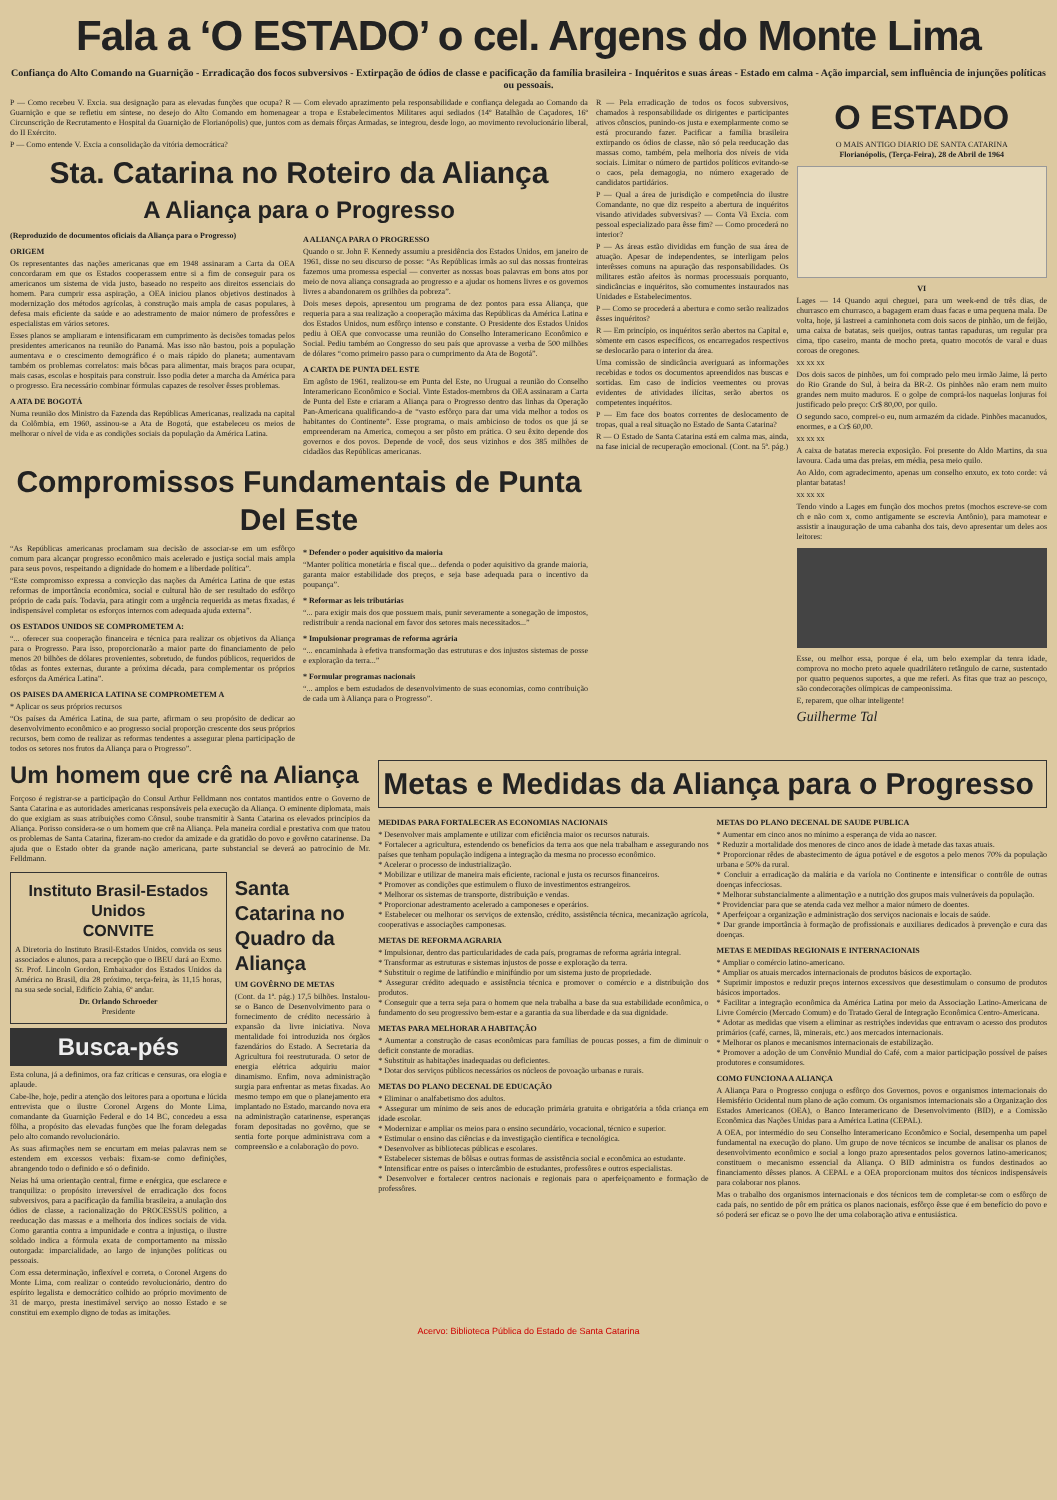Fala a ‘O ESTADO’ o cel. Argens do Monte Lima
Confiança do Alto Comando na Guarnição - Erradicação dos focos subversivos - Extirpação de ódios de classe e pacificação da família brasileira - Inquéritos e suas áreas - Estado em calma - Ação imparcial, sem influência de injunções políticas ou pessoais.
P — Como recebeu V. Excia. sua designação para as elevadas funções que ocupa? R — Com elevado aprazimento pela responsabilidade e confiança delegada ao Comando da Guarnição e que se refletiu em síntese, no desejo do Alto Comando em homenagear a tropa e Estabelecimentos Militares aqui sediados (14º Batalhão de Caçadores, 16º Circunscrição de Recrutamento e Hospital da Guarnição de Florianópolis) que, juntos com as demais fôrças Armadas, se integrou, desde logo, ao movimento revolucionário liberal, do II Exército.
P — Como entende V. Excia a consolidação da vitória democrática?
Sta. Catarina no Roteiro da Aliança
A Aliança para o Progresso
(Reproduzido de documentos oficiais da Aliança para o Progresso)
ORIGEM
Os representantes das nações americanas que em 1948 assinaram a Carta da OEA concordaram em que os Estados cooperassem entre si a fim de conseguir para os americanos um sistema de vida justo, baseado no respeito aos direitos essenciais do homem. Para cumprir essa aspiração, a OEA iniciou planos objetivos destinados à modernização dos métodos agrícolas, à construção mais ampla de casas populares, à defesa mais eficiente da saúde e ao adestramento de maior número de professôres e especialistas em vários setores.
Esses planos se ampliaram e intensificaram em cumprimento às decisões tomadas pelos presidentes americanos na reunião do Panamá. Mas isso não bastou, pois a população aumentava e o crescimento demográfico é o mais rápido do planeta; aumentavam também os problemas correlatos: mais bôcas para alimentar, mais braços para ocupar, mais casas, escolas e hospitais para construir. Isso podia deter a marcha da América para o progresso. Era necessário combinar fórmulas capazes de resolver êsses problemas.
A ATA DE BOGOTÁ
Numa reunião dos Ministro da Fazenda das Repúblicas Americanas, realizada na capital da Colômbia, em 1960, assinou-se a Ata de Bogotá, que estabeleceu os meios de melhorar o nível de vida e as condições sociais da população da América Latina.
A ALIANÇA PARA O PROGRESSO
Quando o sr. John F. Kennedy assumiu a presidência dos Estados Unidos, em janeiro de 1961, disse no seu discurso de posse: “As Repúblicas irmãs ao sul das nossas fronteiras fazemos uma promessa especial — converter as nossas boas palavras em bons atos por meio de nova aliança consagrada ao progresso e a ajudar os homens livres e os governos livres a abandonarem os grilhões da pobreza”.
Dois meses depois, apresentou um programa de dez pontos para essa Aliança, que requeria para a sua realização a cooperação máxima das Repúblicas da América Latina e dos Estados Unidos, num esfôrço intenso e constante. O Presidente dos Estados Unidos pediu à OEA que convocasse uma reunião do Conselho Interamericano Econômico e Social. Pediu também ao Congresso do seu país que aprovasse a verba de 500 milhões de dólares “como primeiro passo para o cumprimento da Ata de Bogotá”.
A CARTA DE PUNTA DEL ESTE
Em agôsto de 1961, realizou-se em Punta del Este, no Uruguai a reunião do Conselho Interamericano Econômico e Social. Vinte Estados-membros da OEA assinaram a Carta de Punta del Este e criaram a Aliança para o Progresso dentro das linhas da Operação Pan-Americana qualificando-a de “vasto esfôrço para dar uma vida melhor a todos os habitantes do Continente”. Esse programa, o mais ambicioso de todos os que já se empreenderam na America, começou a ser pôsto em prática. O seu êxito depende dos governos e dos povos. Depende de você, dos seus vizinhos e dos 385 milhões de cidadãos das Repúblicas americanas.
Compromissos Fundamentais de Punta Del Este
“As Repúblicas americanas proclamam sua decisão de associar-se em um esfôrço comum para alcançar progresso econômico mais acelerado e justiça social mais ampla para seus povos, respeitando a dignidade do homem e a liberdade política”.
“Este compromisso expressa a convicção das nações da América Latina de que estas reformas de importância econômica, social e cultural hão de ser resultado do esfôrço próprio de cada país. Todavia, para atingir com a urgência requerida as metas fixadas, é indispensável completar os esforços internos com adequada ajuda externa”.
OS ESTADOS UNIDOS SE COMPROMETEM A:
“... oferecer sua cooperação financeira e técnica para realizar os objetivos da Aliança para o Progresso. Para isso, proporcionarão a maior parte do financiamento de pelo menos 20 bilhões de dólares provenientes, sobretudo, de fundos públicos, requeridos de tôdas as fontes externas, durante a próxima década, para complementar os próprios esforços da América Latina”.
OS PAISES DA AMERICA LATINA SE COMPROMETEM A
* Aplicar os seus próprios recursos
“Os países da América Latina, de sua parte, afirmam o seu propósito de dedicar ao desenvolvimento econômico e ao progresso social proporção crescente dos seus próprios recursos, bem como de realizar as reformas tendentes a assegurar plena participação de todos os setores nos frutos da Aliança para o Progresso”.
* Defender o poder aquisitivo da maioria
“Manter política monetária e fiscal que... defenda o poder aquisitivo da grande maioria, garanta maior estabilidade dos preços, e seja base adequada para o incentivo da poupança”.
* Reformar as leis tributárias
“... para exigir mais dos que possuem mais, punir severamente a sonegação de impostos, redistribuir a renda nacional em favor dos setores mais necessitados...”
* Impulsionar programas de reforma agrária
“... encaminhada à efetiva transformação das estruturas e dos injustos sistemas de posse e exploração da terra...”
* Formular programas nacionais
“... amplos e bem estudados de desenvolvimento de suas economias, como contribuição de cada um à Aliança para o Progresso”.
R — Pela erradicação de todos os focos subversivos, chamados à responsabilidade os dirigentes e participantes ativos cônscios, punindo-os justa e exemplarmente como se está procurando fazer. Pacificar a família brasileira extirpando os ódios de classe, não só pela reeducação das massas como, também, pela melhoria dos níveis de vida sociais. Limitar o número de partidos políticos evitando-se o caos, pela demagogia, no número exagerado de candidatos partidários.
P — Qual a área de jurisdição e competência do ilustre Comandante, no que diz respeito a abertura de inquéritos visando atividades subversivas? — Conta Vã Excia. com pessoal especializado para êsse fim? — Como procederá no interior?
P — As áreas estão divididas em função de sua área de atuação. Apesar de independentes, se interligam pelos interêsses comuns na apuração das responsabilidades. Os militares estão afeitos às normas processuais porquanto, sindicâncias e inquéritos, são comumentes instaurados nas Unidades e Estabelecimentos.
P — Como se procederá a abertura e como serão realizados êsses inquéritos?
R — Em princípio, os inquéritos serão abertos na Capital e, sòmente em casos específicos, os encarregados respectivos se deslocarão para o interior da área.
Uma comissão de sindicância averiguará as informações recebidas e todos os documentos apreendidos nas buscas e sortidas. Em caso de indícios veementes ou provas evidentes de atividades ilícitas, serão abertos os competentes inquéritos.
P — Em face dos boatos correntes de deslocamento de tropas, qual a real situação no Estado de Santa Catarina?
R — O Estado de Santa Catarina está em calma mas, ainda, na fase inicial de recuperação emocional. (Cont. na 5ª. pág.)
O ESTADO
O MAIS ANTIGO DIARIO DE SANTA CATARINA
Florianópolis, (Terça-Feira), 28 de Abril de 1964
VI
Lages — 14 Quando aqui cheguei, para um week-end de três dias, de churrasco em churrasco, a bagagem eram duas facas e uma pequena mala. De volta, hoje, já lastreei a caminhoneta com dois sacos de pinhão, um de feijão, uma caixa de batatas, seis queijos, outras tantas rapaduras, um regular pra cima, tipo caseiro, manta de mocho preta, quatro mocotós de varal e duas coroas de oregones.
xx xx xx
Dos dois sacos de pinhões, um foi comprado pelo meu irmão Jaime, lá perto do Rio Grande do Sul, à beira da BR-2. Os pinhões não eram nem muito grandes nem muito maduros. E o golpe de comprá-los naquelas lonjuras foi justificado pelo preço: Cr$ 80,00, por quilo.
O segundo saco, comprei-o eu, num armazém da cidade. Pinhões macanudos, enormes, e a Cr$ 60,00.
xx xx xx
A caixa de batatas merecia exposição. Foi presente do Aldo Martins, da sua lavoura. Cada uma das preias, em média, pesa meio quilo.
Ao Aldo, com agradecimento, apenas um conselho enxuto, ex toto corde: vá plantar batatas!
xx xx xx
Tendo vindo a Lages em função dos mochos pretos (mochos escreve-se com ch e não com x, como antigamente se escrevia Antônio), para mamotear e assistir a inauguração de uma cabanha dos tais, devo apresentar um deles aos leitores:
Esse, ou melhor essa, porque é ela, um belo exemplar da tenra idade, comprova no mocho preto aquele quadrilátero retângulo de carne, sustentado por quatro pequenos suportes, a que me referi. As fitas que traz ao pescoço, são condecorações olímpicas de campeonissima.
E, reparem, que olhar inteligente!
Guilherme Tal
Um homem que crê na Aliança
Forçoso é registrar-se a participação do Consul Arthur Felldmann nos contatos mantidos entre o Governo de Santa Catarina e as autoridades americanas responsáveis pela execução da Aliança. O eminente diplomata, mais do que exigiam as suas atribuições como Cônsul, soube transmitir à Santa Catarina os elevados princípios da Aliança. Porisso considera-se o um homem que crê na Aliança. Pela maneira cordial e prestativa com que tratou os problemas de Santa Catarina, fizeram-no credor da amizade e da gratidão do povo e govêrno catarinense. Da ajuda que o Estado obter da grande nação americana, parte substancial se deverá ao patrocínio de Mr. Felldmann.
Instituto Brasil-Estados Unidos
CONVITE
A Diretoria do Instituto Brasil-Estados Unidos, convida os seus associados e alunos, para a recepção que o IBEU dará ao Exmo. Sr. Prof. Lincoln Gordon, Embaixador dos Estados Unidos da América no Brasil, dia 28 próximo, terça-feira, às 11,15 horas, na sua sede social, Edifício Zahia, 6º andar.
Dr. Orlando Schroeder
Presidente
Busca-pés
Esta coluna, já a definimos, ora faz críticas e censuras, ora elogia e aplaude.
Cabe-lhe, hoje, pedir a atenção dos leitores para a oportuna e lúcida entrevista que o ilustre Coronel Argens do Monte Lima, comandante da Guarnição Federal e do 14 BC, concedeu a essa fôlha, a propósito das elevadas funções que lhe foram delegadas pelo alto comando revolucionário.
As suas afirmações nem se encurtam em meias palavras nem se estendem em excessos verbais: fixam-se como definições, abrangendo todo o definido e só o definido.
Neias há uma orientação central, firme e enérgica, que esclarece e tranquiliza: o propósito irreversível de erradicação dos focos subversivos, para a pacificação da família brasileira, a anulação dos ódios de classe, a racionalização do PROCESSUS político, a reeducação das massas e a melhoria dos índices sociais de vida. Como garantia contra a impunidade e contra a injustiça, o ilustre soldado indica a fórmula exata de comportamento na missão outorgada: imparcialidade, ao largo de injunções políticas ou pessoais.
Com essa determinação, inflexível e correta, o Coronel Argens do Monte Lima, com realizar o conteúdo revolucionário, dentro do espírito legalista e democrático colhido ao próprio movimento de 31 de março, presta inestimável serviço ao nosso Estado e se constitui em exemplo digno de todas as imitações.
Santa Catarina no Quadro da Aliança
UM GOVÊRNO DE METAS
(Cont. da 1ª. pág.) 17,5 bilhões. Instalou-se o Banco de Desenvolvimento para o fornecimento de crédito necessário à expansão da livre iniciativa. Nova mentalidade foi introduzida nos órgãos fazendários do Estado. A Secretaria da Agricultura foi reestruturada. O setor de energia elétrica adquiriu maior dinamismo. Enfim, nova administração surgia para enfrentar as metas fixadas. Ao mesmo tempo em que o planejamento era implantado no Estado, marcando nova era na administração catarinense, esperanças foram depositadas no govêrno, que se sentia forte porque administrava com a compreensão e a colaboração do povo.
Metas e Medidas da Aliança para o Progresso
MEDIDAS PARA FORTALECER AS ECONOMIAS NACIONAIS
* Desenvolver mais amplamente e utilizar com eficiência maior os recursos naturais.
* Fortalecer a agricultura, estendendo os benefícios da terra aos que nela trabalham e assegurando nos países que tenham população indígena a integração da mesma no processo econômico.
* Acelerar o processo de industrialização.
* Mobilizar e utilizar de maneira mais eficiente, racional e justa os recursos financeiros.
* Promover as condições que estimulem o fluxo de investimentos estrangeiros.
* Melhorar os sistemas de transporte, distribuição e vendas.
* Proporcionar adestramento acelerado a camponeses e operários.
* Estabelecer ou melhorar os serviços de extensão, crédito, assistência técnica, mecanização agrícola, cooperativas e associações camponesas.
METAS DE REFORMA AGRARIA
* Impulsionar, dentro das particularidades de cada país, programas de reforma agrária integral.
* Transformar as estruturas e sistemas injustos de posse e exploração da terra.
* Substituir o regime de latifúndio e minifúndio por um sistema justo de propriedade.
* Assegurar crédito adequado e assistência técnica e promover o comércio e a distribuição dos produtos.
* Conseguir que a terra seja para o homem que nela trabalha a base da sua estabilidade econômica, o fundamento do seu progressivo bem-estar e a garantia da sua liberdade e da sua dignidade.
METAS PARA MELHORAR A HABITAÇÃO
* Aumentar a construção de casas econômicas para famílias de poucas posses, a fim de diminuir o deficit constante de moradias.
* Substituir as habitações inadequadas ou deficientes.
* Dotar dos serviços públicos necessários os núcleos de povoação urbanas e rurais.
METAS DO PLANO DECENAL DE EDUCAÇÃO
* Eliminar o analfabetismo dos adultos.
* Assegurar um mínimo de seis anos de educação primária gratuita e obrigatória a tôda criança em idade escolar.
* Modernizar e ampliar os meios para o ensino secundário, vocacional, técnico e superior.
* Estimular o ensino das ciências e da investigação científica e tecnológica.
* Desenvolver as bibliotecas públicas e escolares.
* Estabelecer sistemas de bôlsas e outras formas de assistência social e econômica ao estudante.
* Intensificar entre os países o intercâmbio de estudantes, professôres e outros especialistas.
* Desenvolver e fortalecer centros nacionais e regionais para o aperfeiçoamento e formação de professôres.
METAS DO PLANO DECENAL DE SAUDE PUBLICA
* Aumentar em cinco anos no mínimo a esperança de vida ao nascer.
* Reduzir a mortalidade dos menores de cinco anos de idade à metade das taxas atuais.
* Proporcionar rêdes de abastecimento de água potável e de esgotos a pelo menos 70% da população urbana e 50% da rural.
* Concluir a erradicação da malária e da varíola no Continente e intensificar o contrôle de outras doenças infecciosas.
* Melhorar substancialmente a alimentação e a nutrição dos grupos mais vulneráveis da população.
* Providenciar para que se atenda cada vez melhor a maior número de doentes.
* Aperfeiçoar a organização e administração dos serviços nacionais e locais de saúde.
* Dar grande importância à formação de profissionais e auxiliares dedicados à prevenção e cura das doenças.
METAS E MEDIDAS REGIONAIS E INTERNACIONAIS
* Ampliar o comércio latino-americano.
* Ampliar os atuais mercados internacionais de produtos básicos de exportação.
* Suprimir impostos e reduzir preços internos excessivos que desestimulam o consumo de produtos básicos importados.
* Facilitar a integração econômica da América Latina por meio da Associação Latino-Americana de Livre Comércio (Mercado Comum) e do Tratado Geral de Integração Econômica Centro-Americana.
* Adotar as medidas que visem a eliminar as restrições indevidas que entravam o acesso dos produtos primários (café, carnes, lã, minerais, etc.) aos mercados internacionais.
* Melhorar os planos e mecanismos internacionais de estabilização.
* Promover a adoção de um Convênio Mundial do Café, com a maior participação possível de países produtores e consumidores.
COMO FUNCIONA A ALIANÇA
A Aliança Para o Progresso conjuga o esfôrço dos Governos, povos e organismos internacionais do Hemisfério Ocidental num plano de ação comum. Os organismos internacionais são a Organização dos Estados Americanos (OEA), o Banco Interamericano de Desenvolvimento (BID), e a Comissão Econômica das Nações Unidas para a América Latina (CEPAL).
A OEA, por intermédio do seu Conselho Interamericano Econômico e Social, desempenha um papel fundamental na execução do plano. Um grupo de nove técnicos se incumbe de analisar os planos de desenvolvimento econômico e social a longo prazo apresentados pelos governos latino-americanos; constituem o mecanismo essencial da Aliança. O BID administra os fundos destinados ao financiamento dêsses planos. A CEPAL e a OEA proporcionam muitos dos técnicos indispensáveis para colaborar nos planos.
Mas o trabalho dos organismos internacionais e dos técnicos tem de completar-se com o esfôrço de cada país, no sentido de pôr em prática os planos nacionais, esfôrço êsse que é em benefício do povo e só poderá ser eficaz se o povo lhe der uma colaboração ativa e entusiástica.
Acervo: Biblioteca Pública do Estado de Santa Catarina